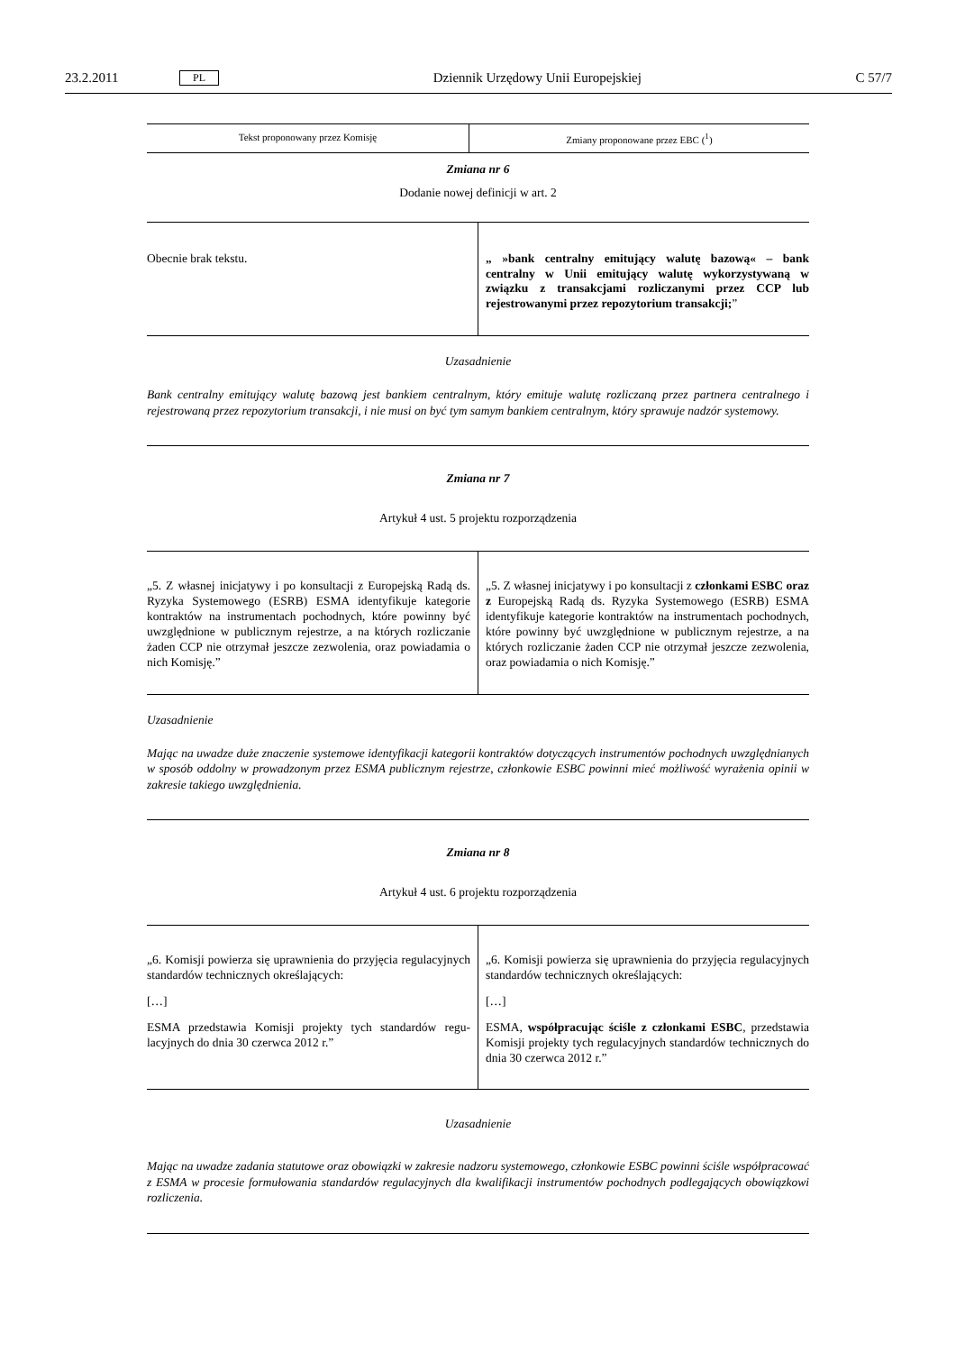23.2.2011 PL Dziennik Urzędowy Unii Europejskiej C 57/7
| Tekst proponowany przez Komisję | Zmiany proponowane przez EBC (<sup>1</sup>) |
| --- | --- |
Zmiana nr 6
Dodanie nowej definicji w art. 2
| Obecnie brak tekstu. | „ »bank centralny emitujący walutę bazową« – bank centralny w Unii emitujący walutę wykorzysty­waną w związku z transakcjami rozliczanymi przez CCP lub rejestrowanymi przez repozytorium trans­akcji; ” |
Uzasadnienie
Bank centralny emitujący walutę bazową jest bankiem centralnym, który emituje walutę rozliczaną przez partnera centralnego i rejestrowaną przez repozytorium transakcji, i nie musi on być tym samym bankiem centralnym, który sprawuje nadzór systemowy.
Zmiana nr 7
Artykuł 4 ust. 5 projektu rozporządzenia
| „5. Z własnej inicjatywy i po konsultacji z Europejską Radą ds. Ryzyka Systemowego (ESRB) ESMA identyfikuje kategorie kontraktów na instrumentach pochodnych, które powinny być uwzględnione w publicznym rejestrze, a na których rozliczanie żaden CCP nie otrzymał jeszcze zezwo­lenia, oraz powiadamia o nich Komisję.” | „5. Z własnej inicjatywy i po konsultacji z członkami ESBC oraz z Europejską Radą ds. Ryzyka Systemowego (ESRB) ESMA identyfikuje kategorie kontraktów na instru­mentach pochodnych, które powinny być uwzględnione w publicznym rejestrze, a na których rozliczanie żaden CCP nie otrzymał jeszcze zezwolenia, oraz powiadamia o nich Komisję.” |
Uzasadnienie
Mając na uwadze duże znaczenie systemowe identyfikacji kategorii kontraktów dotyczących instrumentów pochodnych uwzględnianych w sposób oddolny w prowadzonym przez ESMA publicznym rejestrze, członkowie ESBC powinni mieć możliwość wyrażenia opinii w zakresie takiego uwzględnienia.
Zmiana nr 8
Artykuł 4 ust. 6 projektu rozporządzenia
| „6. Komisji powierza się uprawnienia do przyjęcia regu­lacyjnych standardów technicznych określających: […] ESMA przedstawia Komisji projekty tych standardów regu­lacyjnych do dnia 30 czerwca 2012 r.” | „6. Komisji powierza się uprawnienia do przyjęcia regu­lacyjnych standardów technicznych określających: […] ESMA, współpracując ściśle z członkami ESBC , przed­stawia Komisji projekty tych regulacyjnych standardów technicznych do dnia 30 czerwca 2012 r.” |
Uzasadnienie
Mając na uwadze zadania statutowe oraz obowiązki w zakresie nadzoru systemowego, członkowie ESBC powinni ściśle współ­pracować z ESMA w procesie formułowania standardów regulacyjnych dla kwalifikacji instrumentów pochodnych podlegających obowiązkowi rozliczenia.